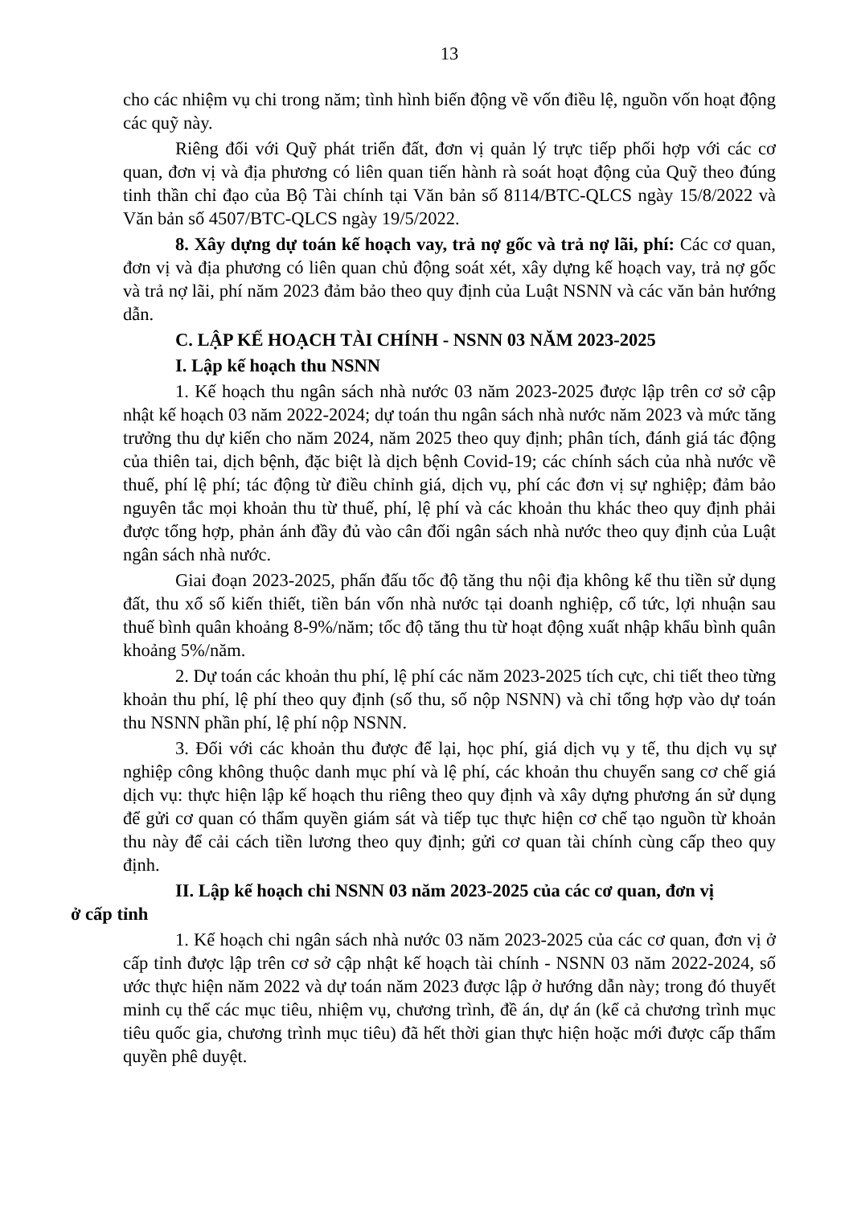13
cho các nhiệm vụ chi trong năm; tình hình biến động về vốn điều lệ, nguồn vốn hoạt động các quỹ này.
Riêng đối với Quỹ phát triển đất, đơn vị quản lý trực tiếp phối hợp với các cơ quan, đơn vị và địa phương có liên quan tiến hành rà soát hoạt động của Quỹ theo đúng tinh thần chỉ đạo của Bộ Tài chính tại Văn bản số 8114/BTC-QLCS ngày 15/8/2022 và Văn bản số 4507/BTC-QLCS ngày 19/5/2022.
8. Xây dựng dự toán kế hoạch vay, trả nợ gốc và trả nợ lãi, phí: Các cơ quan, đơn vị và địa phương có liên quan chủ động soát xét, xây dựng kế hoạch vay, trả nợ gốc và trả nợ lãi, phí năm 2023 đảm bảo theo quy định của Luật NSNN và các văn bản hướng dẫn.
C. LẬP KẾ HOẠCH TÀI CHÍNH - NSNN 03 NĂM 2023-2025
I. Lập kế hoạch thu NSNN
1. Kế hoạch thu ngân sách nhà nước 03 năm 2023-2025 được lập trên cơ sở cập nhật kế hoạch 03 năm 2022-2024; dự toán thu ngân sách nhà nước năm 2023 và mức tăng trưởng thu dự kiến cho năm 2024, năm 2025 theo quy định; phân tích, đánh giá tác động của thiên tai, dịch bệnh, đặc biệt là dịch bệnh Covid-19; các chính sách của nhà nước về thuế, phí lệ phí; tác động từ điều chỉnh giá, dịch vụ, phí các đơn vị sự nghiệp; đảm bảo nguyên tắc mọi khoản thu từ thuế, phí, lệ phí và các khoản thu khác theo quy định phải được tổng hợp, phản ánh đầy đủ vào cân đối ngân sách nhà nước theo quy định của Luật ngân sách nhà nước.
Giai đoạn 2023-2025, phấn đấu tốc độ tăng thu nội địa không kể thu tiền sử dụng đất, thu xổ số kiến thiết, tiền bán vốn nhà nước tại doanh nghiệp, cổ tức, lợi nhuận sau thuế bình quân khoảng 8-9%/năm; tốc độ tăng thu từ hoạt động xuất nhập khẩu bình quân khoảng 5%/năm.
2. Dự toán các khoản thu phí, lệ phí các năm 2023-2025 tích cực, chi tiết theo từng khoản thu phí, lệ phí theo quy định (số thu, số nộp NSNN) và chỉ tổng hợp vào dự toán thu NSNN phần phí, lệ phí nộp NSNN.
3. Đối với các khoản thu được để lại, học phí, giá dịch vụ y tế, thu dịch vụ sự nghiệp công không thuộc danh mục phí và lệ phí, các khoản thu chuyển sang cơ chế giá dịch vụ: thực hiện lập kế hoạch thu riêng theo quy định và xây dựng phương án sử dụng để gửi cơ quan có thẩm quyền giám sát và tiếp tục thực hiện cơ chế tạo nguồn từ khoản thu này để cải cách tiền lương theo quy định; gửi cơ quan tài chính cùng cấp theo quy định.
II. Lập kế hoạch chi NSNN 03 năm 2023-2025 của các cơ quan, đơn vị
ở cấp tỉnh
1. Kế hoạch chi ngân sách nhà nước 03 năm 2023-2025 của các cơ quan, đơn vị ở cấp tỉnh được lập trên cơ sở cập nhật kế hoạch tài chính - NSNN 03 năm 2022-2024, số ước thực hiện năm 2022 và dự toán năm 2023 được lập ở hướng dẫn này; trong đó thuyết minh cụ thể các mục tiêu, nhiệm vụ, chương trình, đề án, dự án (kể cả chương trình mục tiêu quốc gia, chương trình mục tiêu) đã hết thời gian thực hiện hoặc mới được cấp thẩm quyền phê duyệt.